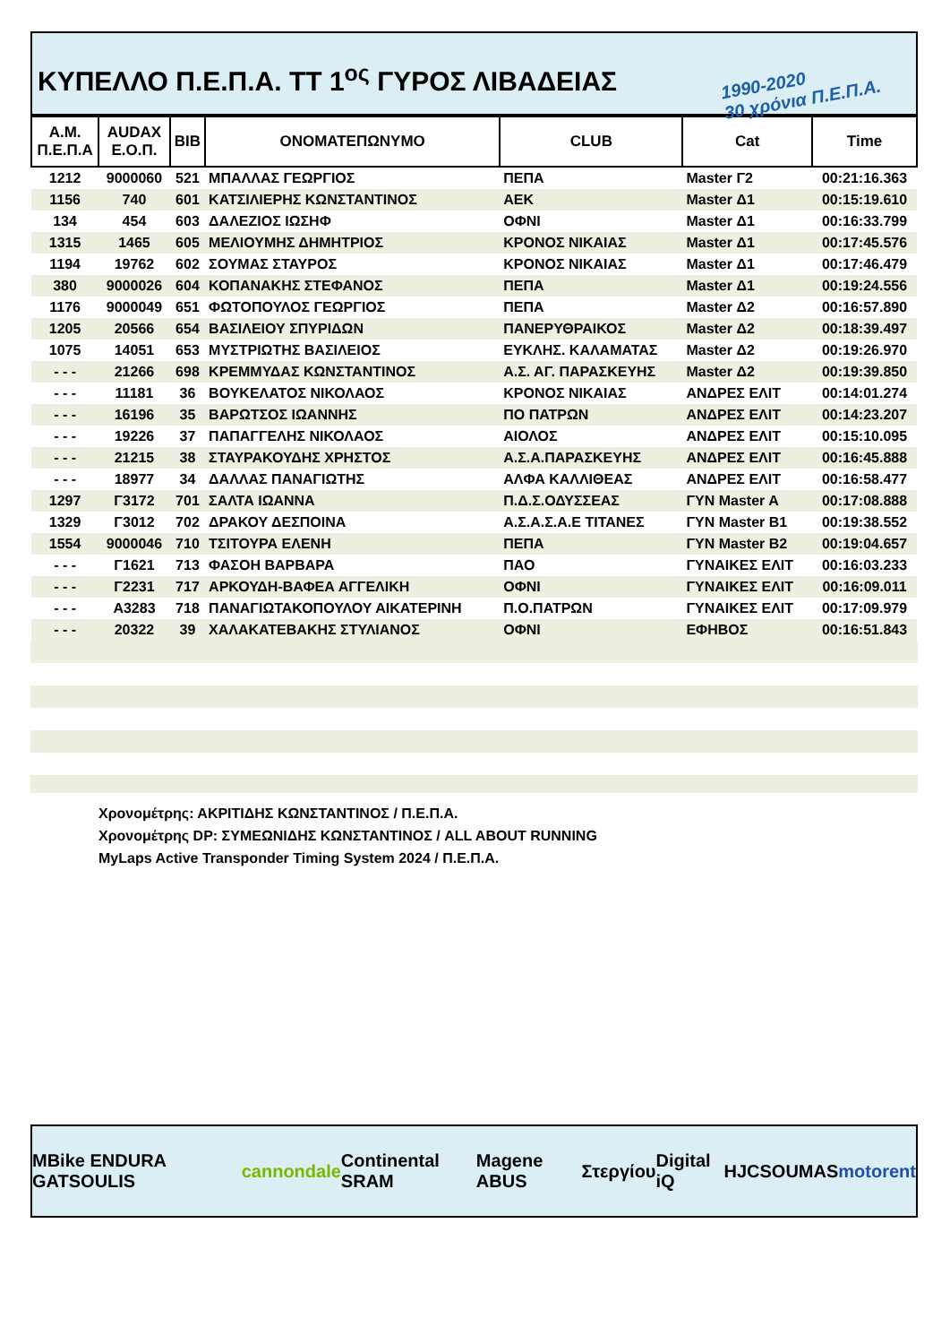ΚΥΠΕΛΛΟ Π.Ε.Π.Α. ΤΤ 1<sup>ος</sup> ΓΥΡΟΣ ΛΙΒΑΔΕΙΑΣ 1990-2020
30 χρόνια Π.Ε.Π.Α.
| Α.Μ. Π.Ε.Π.Α | AUDAX Ε.Ο.Π. | BIB | ΟΝΟΜΑΤΕΠΩΝΥΜΟ | CLUB | Cat | Time |
| --- | --- | --- | --- | --- | --- | --- |
| 1212 | 9000060 | 521 | ΜΠΑΛΛΑΣ ΓΕΩΡΓΙΟΣ | ΠΕΠΑ | Master Γ2 | 00:21:16.363 |
| 1156 | 740 | 601 | ΚΑΤΣΙΛΙΕΡΗΣ ΚΩΝΣΤΑΝΤΙΝΟΣ | ΑΕΚ | Master Δ1 | 00:15:19.610 |
| 134 | 454 | 603 | ΔΑΛΕΖΙΟΣ ΙΩΣΗΦ | ΟΦΝΙ | Master Δ1 | 00:16:33.799 |
| 1315 | 1465 | 605 | ΜΕΛΙΟΥΜΗΣ ΔΗΜΗΤΡΙΟΣ | ΚΡΟΝΟΣ ΝΙΚΑΙΑΣ | Master Δ1 | 00:17:45.576 |
| 1194 | 19762 | 602 | ΣΟΥΜΑΣ ΣΤΑΥΡΟΣ | ΚΡΟΝΟΣ ΝΙΚΑΙΑΣ | Master Δ1 | 00:17:46.479 |
| 380 | 9000026 | 604 | ΚΟΠΑΝΑΚΗΣ ΣΤΕΦΑΝΟΣ | ΠΕΠΑ | Master Δ1 | 00:19:24.556 |
| 1176 | 9000049 | 651 | ΦΩΤΟΠΟΥΛΟΣ ΓΕΩΡΓΙΟΣ | ΠΕΠΑ | Master Δ2 | 00:16:57.890 |
| 1205 | 20566 | 654 | ΒΑΣΙΛΕΙΟΥ ΣΠΥΡΙΔΩΝ | ΠΑΝΕΡΥΘΡΑΙΚΟΣ | Master Δ2 | 00:18:39.497 |
| 1075 | 14051 | 653 | ΜΥΣΤΡΙΩΤΗΣ ΒΑΣΙΛΕΙΟΣ | ΕΥΚΛΗΣ. ΚΑΛΑΜΑΤΑΣ | Master Δ2 | 00:19:26.970 |
| - - - | 21266 | 698 | ΚΡΕΜΜΥΔΑΣ ΚΩΝΣΤΑΝΤΙΝΟΣ | Α.Σ. ΑΓ. ΠΑΡΑΣΚΕΥΗΣ | Master Δ2 | 00:19:39.850 |
| - - - | 11181 | 36 | ΒΟΥΚΕΛΑΤΟΣ ΝΙΚΟΛΑΟΣ | ΚΡΟΝΟΣ ΝΙΚΑΙΑΣ | ΑΝΔΡΕΣ ΕΛΙΤ | 00:14:01.274 |
| - - - | 16196 | 35 | ΒΑΡΩΤΣΟΣ ΙΩΑΝΝΗΣ | ΠΟ ΠΑΤΡΩΝ | ΑΝΔΡΕΣ ΕΛΙΤ | 00:14:23.207 |
| - - - | 19226 | 37 | ΠΑΠΑΓΓΕΛΗΣ ΝΙΚΟΛΑΟΣ | ΑΙΟΛΟΣ | ΑΝΔΡΕΣ ΕΛΙΤ | 00:15:10.095 |
| - - - | 21215 | 38 | ΣΤΑΥΡΑΚΟΥΔΗΣ ΧΡΗΣΤΟΣ | Α.Σ.Α.ΠΑΡΑΣΚΕΥΗΣ | ΑΝΔΡΕΣ ΕΛΙΤ | 00:16:45.888 |
| - - - | 18977 | 34 | ΔΑΛΛΑΣ ΠΑΝΑΓΙΩΤΗΣ | ΑΛΦΑ ΚΑΛΛΙΘΕΑΣ | ΑΝΔΡΕΣ ΕΛΙΤ | 00:16:58.477 |
| 1297 | Γ3172 | 701 | ΣΑΛΤΑ ΙΩΑΝΝΑ | Π.Δ.Σ.ΟΔΥΣΣΕΑΣ | ΓΥΝ Master A | 00:17:08.888 |
| 1329 | Γ3012 | 702 | ΔΡΑΚΟΥ ΔΕΣΠΟΙΝΑ | Α.Σ.Α.Σ.Α.Ε ΤΙΤΑΝΕΣ | ΓΥΝ Master B1 | 00:19:38.552 |
| 1554 | 9000046 | 710 | ΤΣΙΤΟΥΡΑ ΕΛΕΝΗ | ΠΕΠΑ | ΓΥΝ Master B2 | 00:19:04.657 |
| - - - | Γ1621 | 713 | ΦΑΣΟΗ ΒΑΡΒΑΡΑ | ΠΑΟ | ΓΥΝΑΙΚΕΣ ΕΛΙΤ | 00:16:03.233 |
| - - - | Γ2231 | 717 | ΑΡΚΟΥΔΗ-ΒΑΦΕΑ ΑΓΓΕΛΙΚΗ | ΟΦΝΙ | ΓΥΝΑΙΚΕΣ ΕΛΙΤ | 00:16:09.011 |
| - - - | Α3283 | 718 | ΠΑΝΑΓΙΩΤΑΚΟΠΟΥΛΟΥ ΑΙΚΑΤΕΡΙΝΗ | Π.Ο.ΠΑΤΡΩΝ | ΓΥΝΑΙΚΕΣ ΕΛΙΤ | 00:17:09.979 |
| - - - | 20322 | 39 | ΧΑΛΑΚΑΤΕΒΑΚΗΣ ΣΤΥΛΙΑΝΟΣ | ΟΦΝΙ | ΕΦΗΒΟΣ | 00:16:51.843 |
Χρονομέτρης: ΑΚΡΙΤΙΔΗΣ ΚΩΝΣΤΑΝΤΙΝΟΣ / Π.Ε.Π.Α.
Χρονομέτρης DP: ΣΥΜΕΩΝΙΔΗΣ ΚΩΝΣΤΑΝΤΙΝΟΣ / ALL ABOUT RUNNING
MyLaps Active Transponder Timing System 2024 / Π.Ε.Π.Α.
MBike ENDURA GATSOULIS cannondale Continental SRAM Magene ABUS Στεργίου Digital iQ HJC SOUMAS motorent